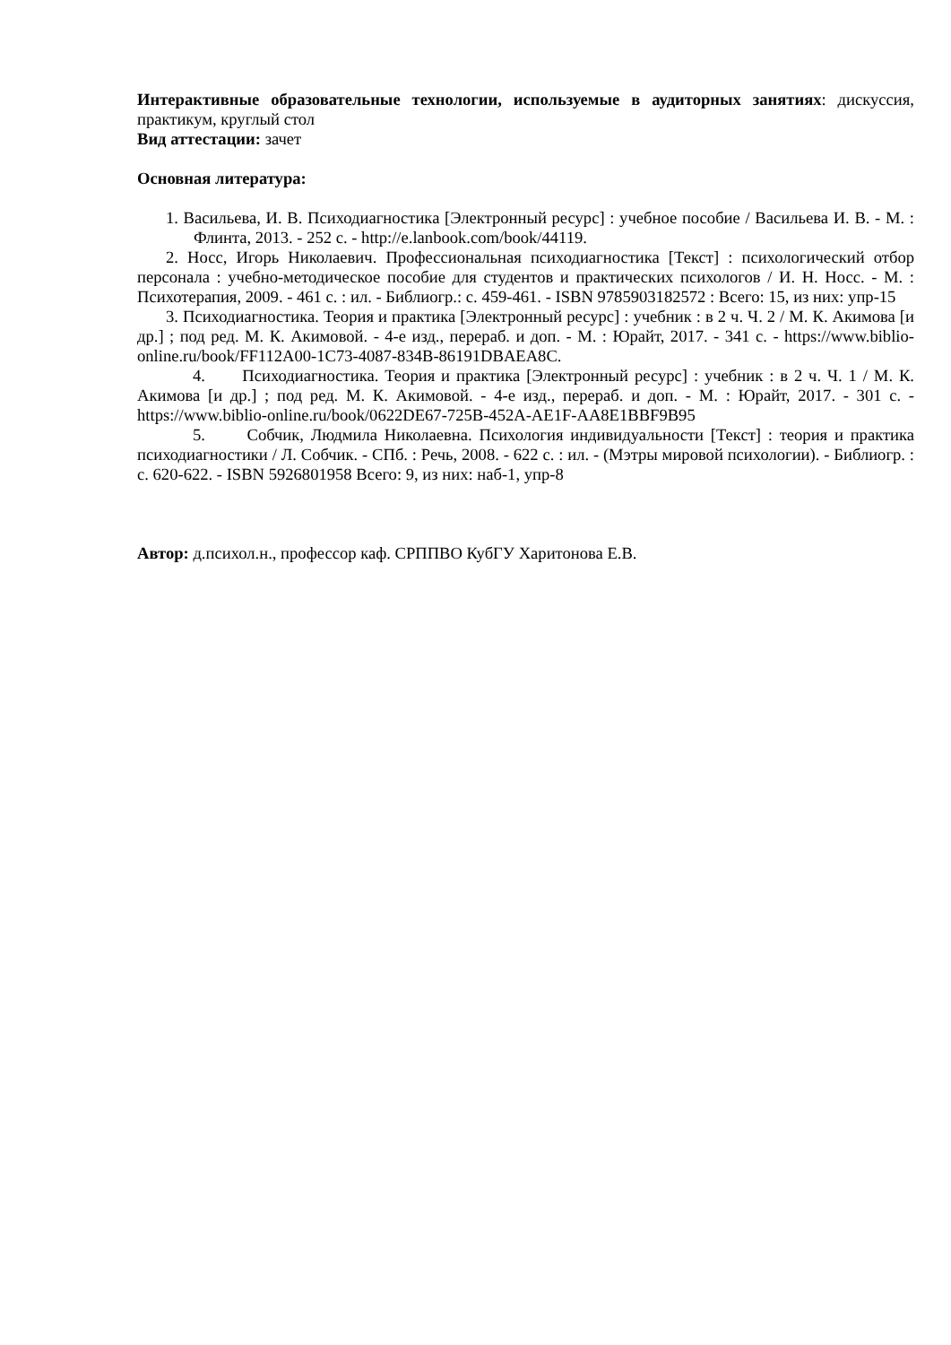Интерактивные образовательные технологии, используемые в аудиторных занятиях: дискуссия, практикум, круглый стол
Вид аттестации: зачет
Основная литература:
1. Васильева, И. В. Психодиагностика [Электронный ресурс] : учебное пособие / Васильева И. В. - М. : Флинта, 2013. - 252 с. - http://e.lanbook.com/book/44119.
2. Носс, Игорь Николаевич. Профессиональная психодиагностика [Текст] : психологический отбор персонала : учебно-методическое пособие для студентов и практических психологов / И. Н. Носс. - М. : Психотерапия, 2009. - 461 с. : ил. - Библиогр.: с. 459-461. - ISBN 9785903182572 : Всего: 15, из них: упр-15
3. Психодиагностика. Теория и практика [Электронный ресурс] : учебник : в 2 ч. Ч. 2 / М. К. Акимова [и др.] ; под ред. М. К. Акимовой. - 4-е изд., перераб. и доп. - М. : Юрайт, 2017. - 341 с. - https://www.biblio-online.ru/book/FF112A00-1C73-4087-834B-86191DBAEA8C.
4. Психодиагностика. Теория и практика [Электронный ресурс] : учебник : в 2 ч. Ч. 1 / М. К. Акимова [и др.] ; под ред. М. К. Акимовой. - 4-е изд., перераб. и доп. - М. : Юрайт, 2017. - 301 с. - https://www.biblio-online.ru/book/0622DE67-725B-452A-AE1F-AA8E1BBF9B95
5. Собчик, Людмила Николаевна. Психология индивидуальности [Текст] : теория и практика психодиагностики / Л. Собчик. - СПб. : Речь, 2008. - 622 с. : ил. - (Мэтры мировой психологии). - Библиогр. : с. 620-622. - ISBN 5926801958 Всего: 9, из них: наб-1, упр-8
Автор: д.психол.н., профессор каф. СРППВО КубГУ Харитонова Е.В.